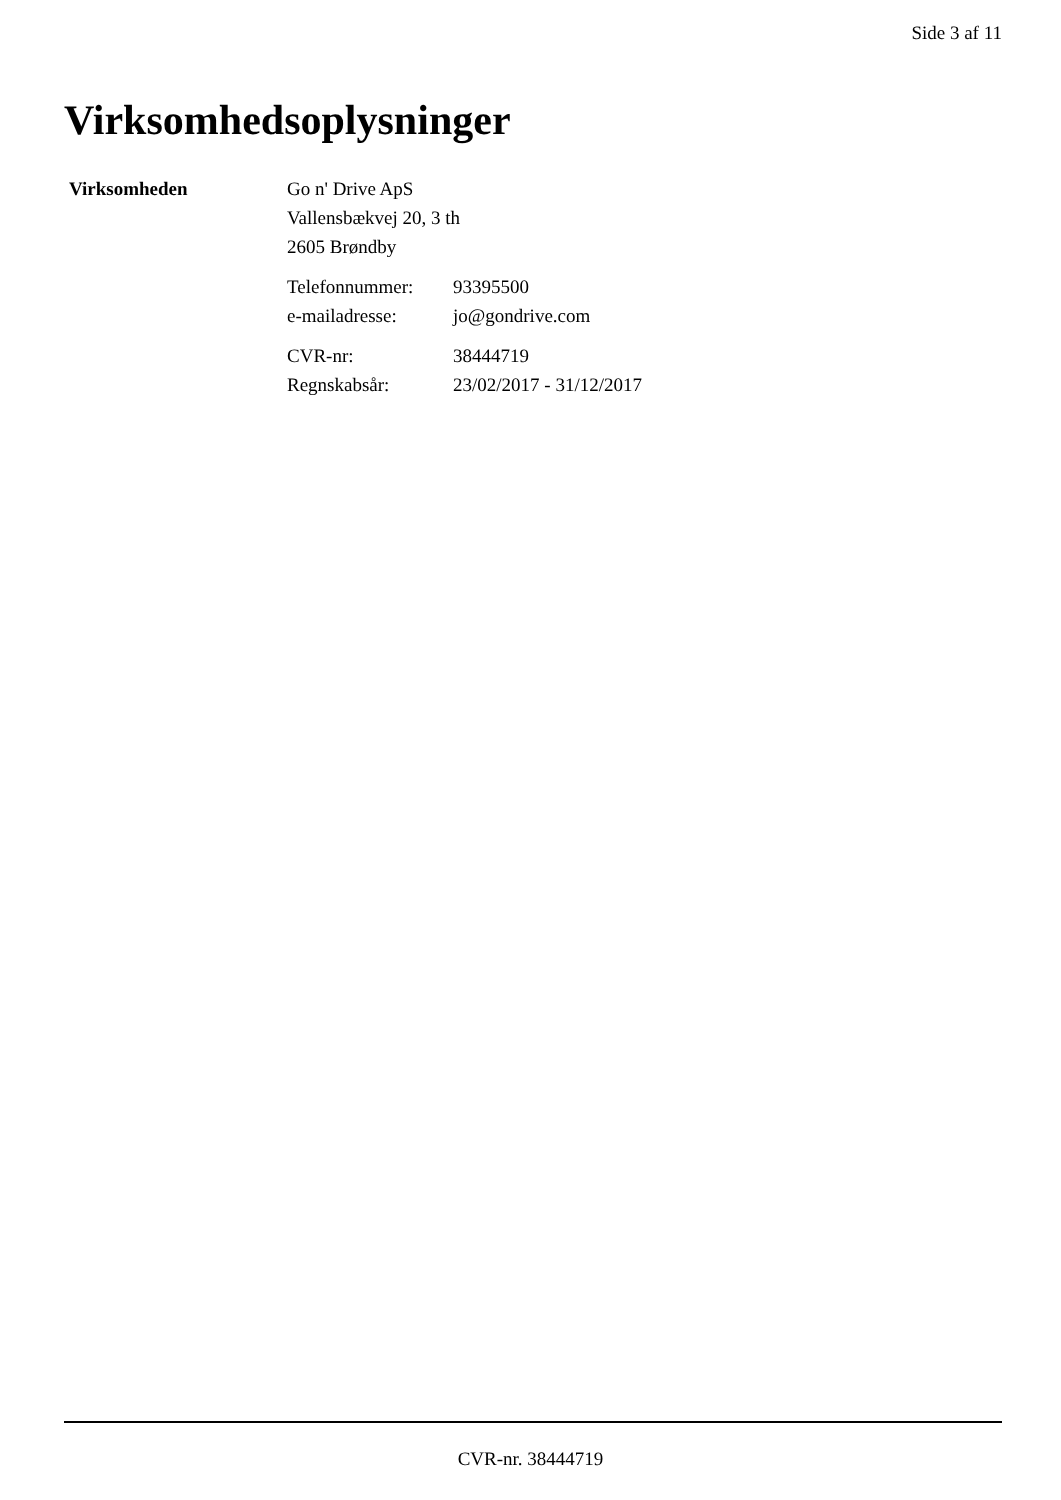Side 3 af 11
Virksomhedsoplysninger
Virksomheden Go n' Drive ApS
Vallensbækvej 20, 3 th
2605 Brøndby
| Telefonnummer: | 93395500 |
| e-mailadresse: | jo@gondrive.com |
| CVR-nr: | 38444719 |
| Regnskabsår: | 23/02/2017 - 31/12/2017 |
CVR-nr. 38444719